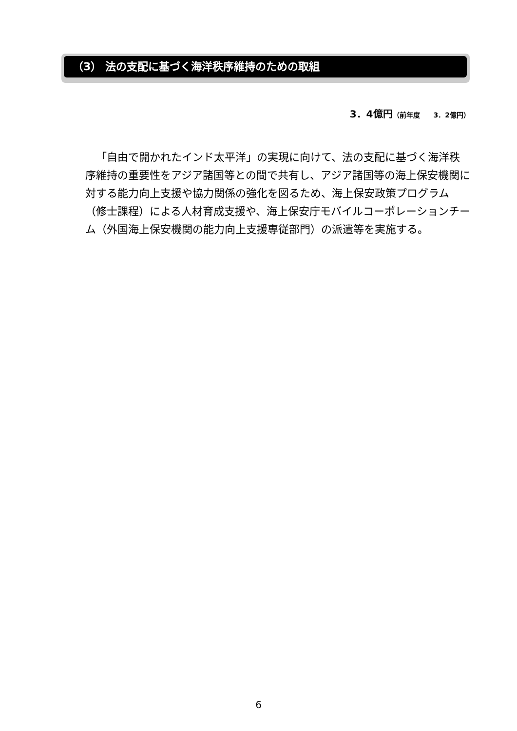（3） 法の支配に基づく海洋秩序維持のための取組
3．4億円（前年度　　3．2億円）
「自由で開かれたインド太平洋」の実現に向けて、法の支配に基づく海洋秩序維持の重要性をアジア諸国等との間で共有し、アジア諸国等の海上保安機関に対する能力向上支援や協力関係の強化を図るため、海上保安政策プログラム（修士課程）による人材育成支援や、海上保安庁モバイルコーポレーションチーム（外国海上保安機関の能力向上支援専従部門）の派遣等を実施する。
6